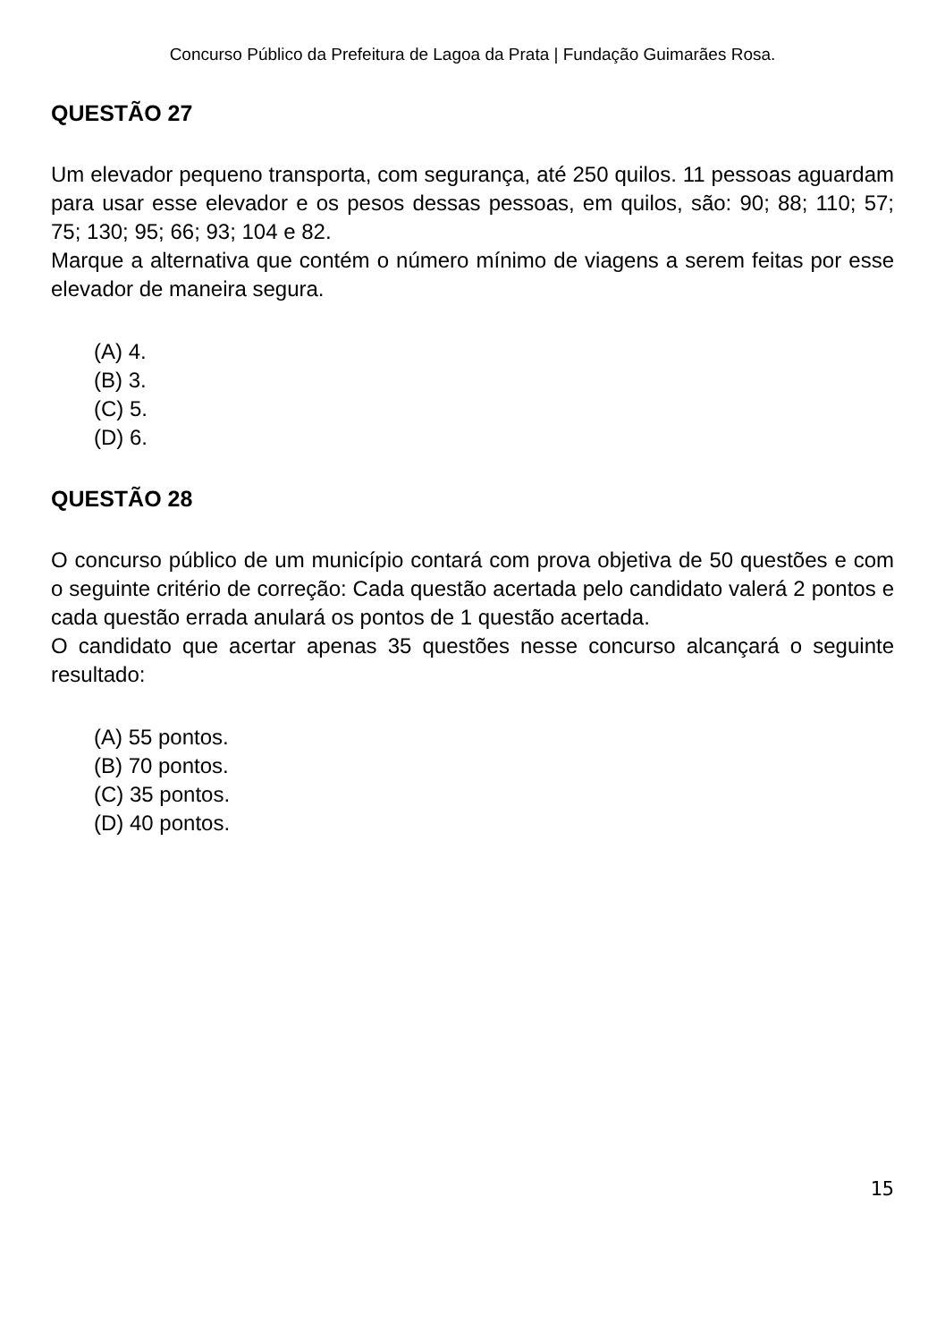Concurso Público da Prefeitura de Lagoa da Prata | Fundação Guimarães Rosa.
QUESTÃO 27
Um elevador pequeno transporta, com segurança, até 250 quilos. 11 pessoas aguardam para usar esse elevador e os pesos dessas pessoas, em quilos, são: 90; 88; 110; 57; 75; 130; 95; 66; 93; 104 e 82.
Marque a alternativa que contém o número mínimo de viagens a serem feitas por esse elevador de maneira segura.
(A) 4.
(B) 3.
(C) 5.
(D) 6.
QUESTÃO 28
O concurso público de um município contará com prova objetiva de 50 questões e com o seguinte critério de correção: Cada questão acertada pelo candidato valerá 2 pontos e cada questão errada anulará os pontos de 1 questão acertada.
O candidato que acertar apenas 35 questões nesse concurso alcançará o seguinte resultado:
(A) 55 pontos.
(B) 70 pontos.
(C) 35 pontos.
(D) 40 pontos.
15